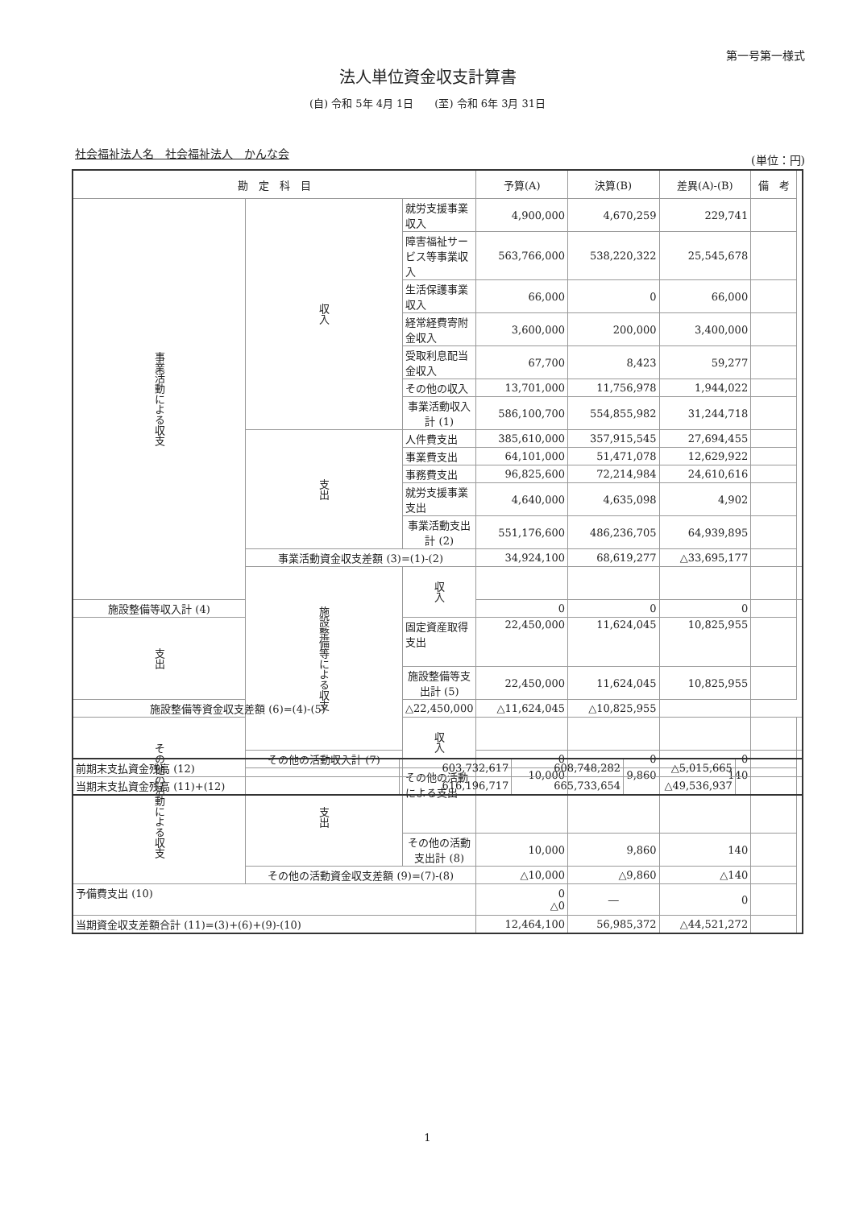第一号第一様式
法人単位資金収支計算書
(自) 令和 5年 4月 1日　　(至) 令和 6年 3月 31日
社会福祉法人名　社会福祉法人　かんな会
(単位：円)
| 勘 定 科 目 | | | 予算(A) | 決算(B) | 差異(A)-(B) | 備 考 | |
| --- | --- | --- | --- | --- | --- | --- | --- |
| 事業活動による収支 | 収入 | 就労支援事業収入 | 4,900,000 | 4,670,259 | 229,741 | | |
| | | 障害福祉サービス等事業収入 | 563,766,000 | 538,220,322 | 25,545,678 | | |
| | | 生活保護事業収入 | 66,000 | 0 | 66,000 | | |
| | | 経常経費寄附金収入 | 3,600,000 | 200,000 | 3,400,000 | | |
| | | 受取利息配当金収入 | 67,700 | 8,423 | 59,277 | | |
| | | その他の収入 | 13,701,000 | 11,756,978 | 1,944,022 | | |
| | | 事業活動収入計 (1) | 586,100,700 | 554,855,982 | 31,244,718 | | |
| | 支出 | 人件費支出 | 385,610,000 | 357,915,545 | 27,694,455 | | |
| | | 事業費支出 | 64,101,000 | 51,471,078 | 12,629,922 | | |
| | | 事務費支出 | 96,825,600 | 72,214,984 | 24,610,616 | | |
| | | 就労支援事業支出 | 4,640,000 | 4,635,098 | 4,902 | | |
| | | 事業活動支出計 (2) | 551,176,600 | 486,236,705 | 64,939,895 | | |
| | 事業活動資金収支差額 (3)=(1)-(2) | | 34,924,100 | 68,619,277 | △33,695,177 | | |
| | 施設整備等による収支 | 収入 | | | | | |
| 施設整備等収入計 (4) | | | 0 | 0 | 0 | | |
| 支出 | | 固定資産取得支出 | 22,450,000 | 11,624,045 | 10,825,955 | | |
| | | 施設整備等支出計 (5) | 22,450,000 | 11,624,045 | 10,825,955 | | |
| 施設整備等資金収支差額 (6)=(4)-(5) | | △22,450,000 | △11,624,045 | △10,825,955 | | | |
| その他の活動による収支 | | 収入 | | | | | |
| | その他の活動収入計 (7) | | 0 | 0 | 0 | | |
| | 支出 | その他の活動による支出 | 10,000 | 9,860 | 140 | | |
| | | その他の活動支出計 (8) | 10,000 | 9,860 | 140 | | |
| | その他の活動資金収支差額 (9)=(7)-(8) | | △10,000 | △9,860 | △140 | | |
| 予備費支出 (10) | | | 0 △0 | ― | 0 | | |
| 当期資金収支差額合計 (11)=(3)+(6)+(9)-(10) | | | 12,464,100 | 56,985,372 | △44,521,272 | | |
| 前期末支払資金残高 (12) | 603,732,617 | 608,748,282 | △5,015,665 | |
| 当期末支払資金残高 (11)+(12) | 616,196,717 | 665,733,654 | △49,536,937 | |
1